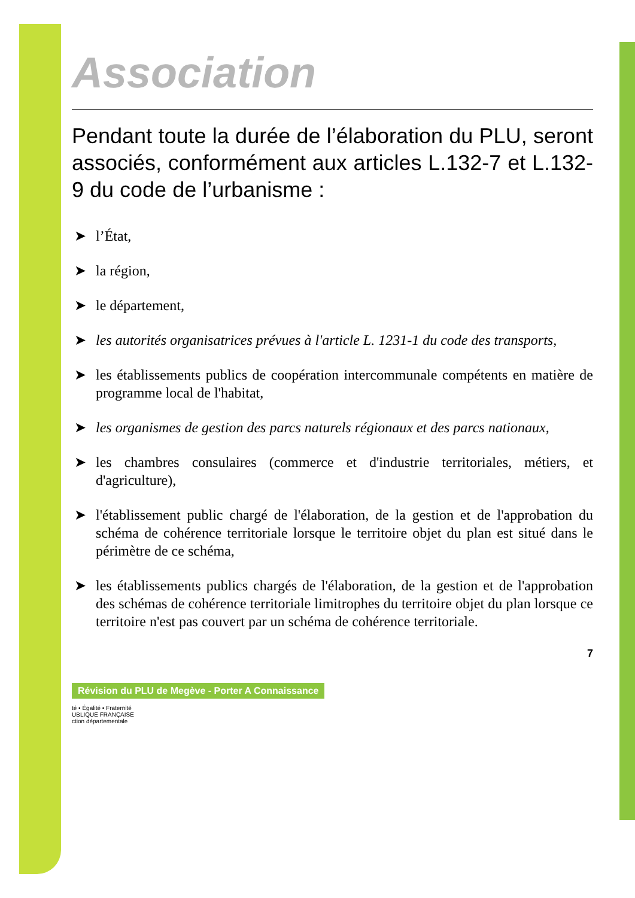Association
Pendant toute la durée de l’élaboration du PLU, seront associés, conformément aux articles L.132-7 et L.132-9 du code de l’urbanisme :
➤ l’État,
➤ la région,
➤ le département,
➤ les autorités organisatrices prévues à l'article L. 1231-1 du code des transports,
➤ les établissements publics de coopération intercommunale compétents en matière de programme local de l'habitat,
➤ les organismes de gestion des parcs naturels régionaux et des parcs nationaux,
➤ les chambres consulaires (commerce et d'industrie territoriales, métiers, et d'agriculture),
➤ l'établissement public chargé de l'élaboration, de la gestion et de l'approbation du schéma de cohérence territoriale lorsque le territoire objet du plan est situé dans le périmètre de ce schéma,
➤ les établissements publics chargés de l'élaboration, de la gestion et de l'approbation des schémas de cohérence territoriale limitrophes du territoire objet du plan lorsque ce territoire n'est pas couvert par un schéma de cohérence territoriale.
Révision du PLU de Megève - Porter A Connaissance
7
té • Égalité • Fraternité
UBLIQUE FRANÇAISE
ction départementale